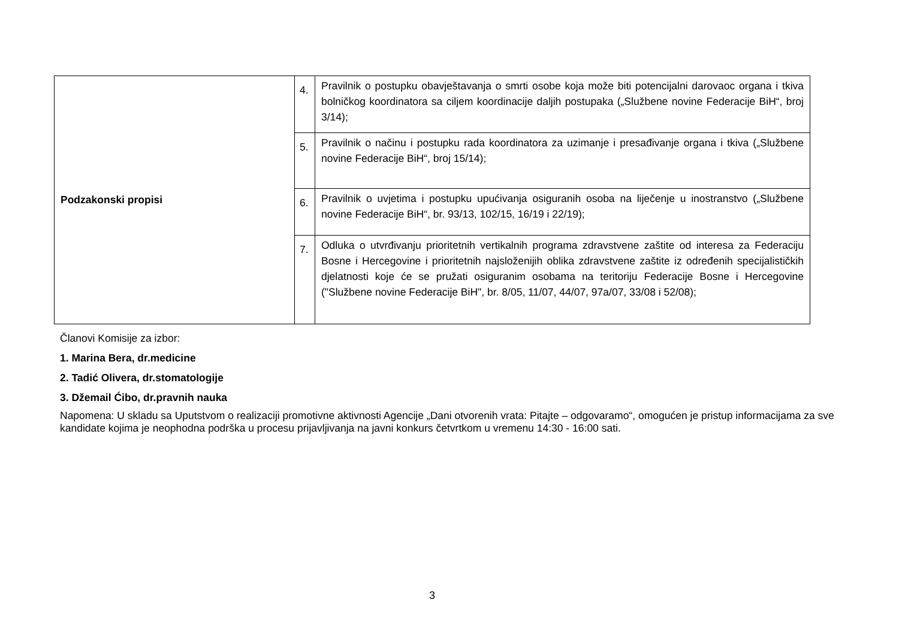| Podzakonski propisi | 4. | Pravilnik o postupku obavještavanja o smrti osobe koja može biti potencijalni darovaoc organa i tkiva bolničkog koordinatora sa ciljem koordinacije daljih postupaka („Službene novine Federacije BiH“, broj 3/14); |
| | 5. | Pravilnik o načinu i postupku rada koordinatora za uzimanje i presađivanje organa i tkiva („Službene novine Federacije BiH“, broj 15/14); |
| | 6. | Pravilnik o uvjetima i postupku upućivanja osiguranih osoba na liječenje u inostranstvo („Službene novine Federacije BiH“, br. 93/13, 102/15, 16/19 i 22/19); |
| | 7. | Odluka o utvrđivanju prioritetnih vertikalnih programa zdravstvene zaštite od interesa za Federaciju Bosne i Hercegovine i prioritetnih najsloženijih oblika zdravstvene zaštite iz određenih specijalističkih djelatnosti koje će se pružati osiguranim osobama na teritoriju Federacije Bosne i Hercegovine ("Službene novine Federacije BiH", br. 8/05, 11/07, 44/07, 97a/07, 33/08 i 52/08); |
Članovi Komisije za izbor:
1. Marina Bera, dr.medicine
2. Tadić Olivera, dr.stomatologije
3. Džemail Ćibo, dr.pravnih nauka
Napomena: U skladu sa Uputstvom o realizaciji promotivne aktivnosti Agencije „Dani otvorenih vrata: Pitajte – odgovaramo“, omogućen je pristup informacijama za sve kandidate kojima je neophodna podrška u procesu prijavljivanja na javni konkurs četvrtkom u vremenu 14:30 - 16:00 sati.
3